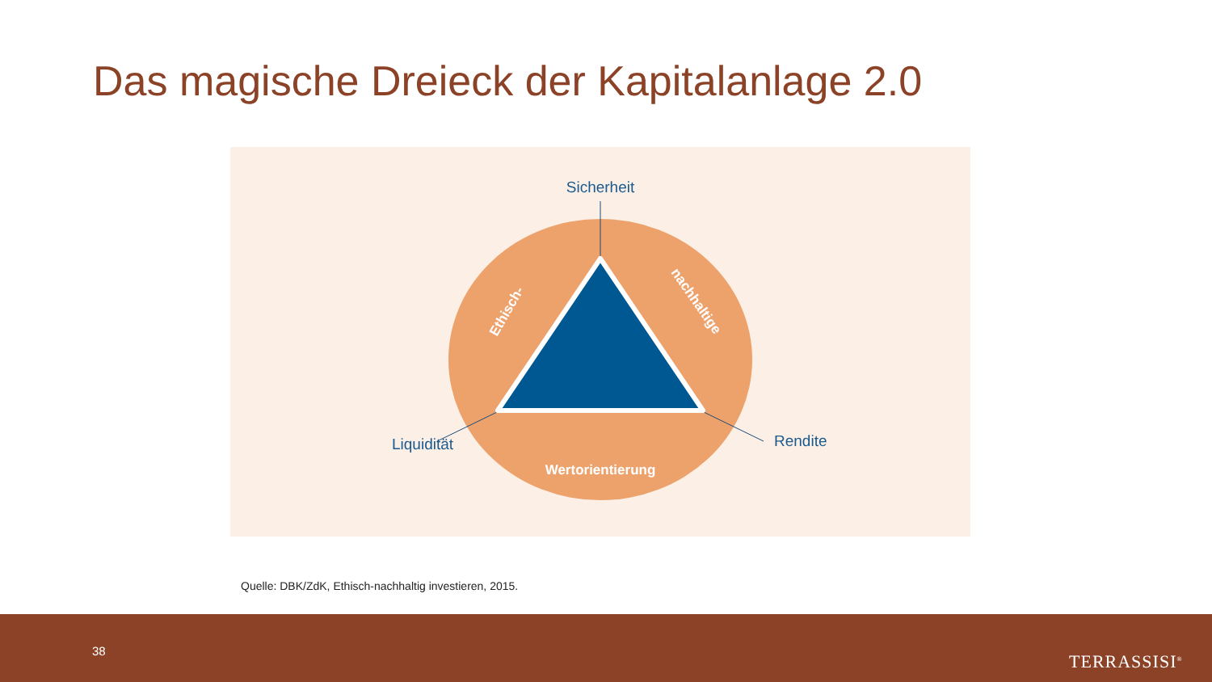Das magische Dreieck der Kapitalanlage 2.0
Sicherheit
Liquidität
Rendite
Ethisch-
nachhaltige
Wertorientierung
Quelle: DBK/ZdK, Ethisch-nachhaltig investieren, 2015.
38
TERRASSISI<sup>®</sup>